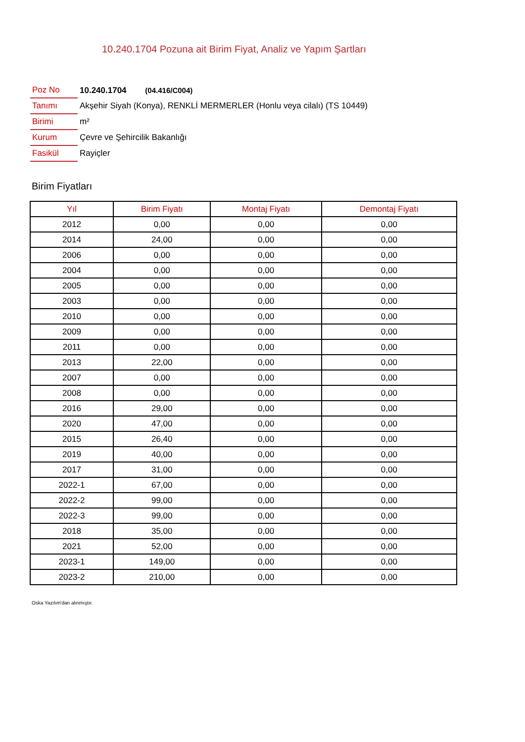10.240.1704 Pozuna ait Birim Fiyat, Analiz ve Yapım Şartları
| Poz No | 10.240.1704 (04.416/C004) |
| Tanımı | Akşehir Siyah (Konya), RENKLİ MERMERLER (Honlu veya cilalı) (TS 10449) |
| Birimi | m² |
| Kurum | Çevre ve Şehircilik Bakanlığı |
| Fasikül | Rayiçler |
Birim Fiyatları
| Yıl | Birim Fiyatı | Montaj Fiyatı | Demontaj Fiyatı |
| --- | --- | --- | --- |
| 2012 | 0,00 | 0,00 | 0,00 |
| 2014 | 24,00 | 0,00 | 0,00 |
| 2006 | 0,00 | 0,00 | 0,00 |
| 2004 | 0,00 | 0,00 | 0,00 |
| 2005 | 0,00 | 0,00 | 0,00 |
| 2003 | 0,00 | 0,00 | 0,00 |
| 2010 | 0,00 | 0,00 | 0,00 |
| 2009 | 0,00 | 0,00 | 0,00 |
| 2011 | 0,00 | 0,00 | 0,00 |
| 2013 | 22,00 | 0,00 | 0,00 |
| 2007 | 0,00 | 0,00 | 0,00 |
| 2008 | 0,00 | 0,00 | 0,00 |
| 2016 | 29,00 | 0,00 | 0,00 |
| 2020 | 47,00 | 0,00 | 0,00 |
| 2015 | 26,40 | 0,00 | 0,00 |
| 2019 | 40,00 | 0,00 | 0,00 |
| 2017 | 31,00 | 0,00 | 0,00 |
| 2022-1 | 67,00 | 0,00 | 0,00 |
| 2022-2 | 99,00 | 0,00 | 0,00 |
| 2022-3 | 99,00 | 0,00 | 0,00 |
| 2018 | 35,00 | 0,00 | 0,00 |
| 2021 | 52,00 | 0,00 | 0,00 |
| 2023-1 | 149,00 | 0,00 | 0,00 |
| 2023-2 | 210,00 | 0,00 | 0,00 |
Oska Yazılım'dan alınmıştır.